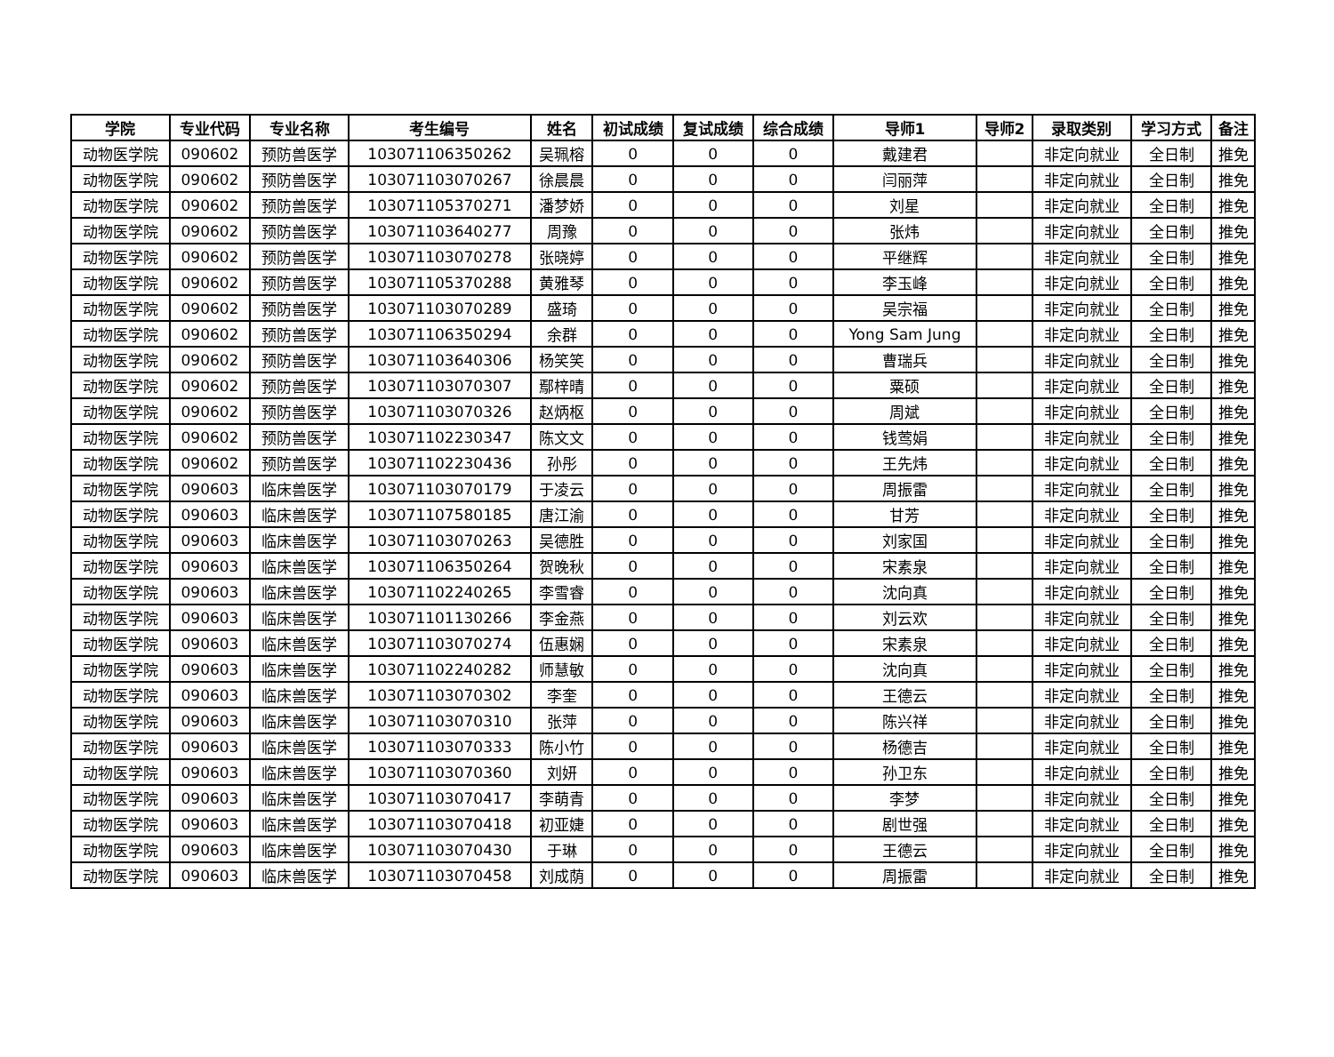| 学院 | 专业代码 | 专业名称 | 考生编号 | 姓名 | 初试成绩 | 复试成绩 | 综合成绩 | 导师1 | 导师2 | 录取类别 | 学习方式 | 备注 |
| --- | --- | --- | --- | --- | --- | --- | --- | --- | --- | --- | --- | --- |
| 动物医学院 | 090602 | 预防兽医学 | 103071106350262 | 吴珮榕 | 0 | 0 | 0 | 戴建君 | | 非定向就业 | 全日制 | 推免 |
| 动物医学院 | 090602 | 预防兽医学 | 103071103070267 | 徐晨晨 | 0 | 0 | 0 | 闫丽萍 | | 非定向就业 | 全日制 | 推免 |
| 动物医学院 | 090602 | 预防兽医学 | 103071105370271 | 潘梦娇 | 0 | 0 | 0 | 刘星 | | 非定向就业 | 全日制 | 推免 |
| 动物医学院 | 090602 | 预防兽医学 | 103071103640277 | 周豫 | 0 | 0 | 0 | 张炜 | | 非定向就业 | 全日制 | 推免 |
| 动物医学院 | 090602 | 预防兽医学 | 103071103070278 | 张晓婷 | 0 | 0 | 0 | 平继辉 | | 非定向就业 | 全日制 | 推免 |
| 动物医学院 | 090602 | 预防兽医学 | 103071105370288 | 黄雅琴 | 0 | 0 | 0 | 李玉峰 | | 非定向就业 | 全日制 | 推免 |
| 动物医学院 | 090602 | 预防兽医学 | 103071103070289 | 盛琦 | 0 | 0 | 0 | 吴宗福 | | 非定向就业 | 全日制 | 推免 |
| 动物医学院 | 090602 | 预防兽医学 | 103071106350294 | 余群 | 0 | 0 | 0 | Yong Sam Jung | | 非定向就业 | 全日制 | 推免 |
| 动物医学院 | 090602 | 预防兽医学 | 103071103640306 | 杨笑笑 | 0 | 0 | 0 | 曹瑞兵 | | 非定向就业 | 全日制 | 推免 |
| 动物医学院 | 090602 | 预防兽医学 | 103071103070307 | 鄢梓晴 | 0 | 0 | 0 | 粟硕 | | 非定向就业 | 全日制 | 推免 |
| 动物医学院 | 090602 | 预防兽医学 | 103071103070326 | 赵炳枢 | 0 | 0 | 0 | 周斌 | | 非定向就业 | 全日制 | 推免 |
| 动物医学院 | 090602 | 预防兽医学 | 103071102230347 | 陈文文 | 0 | 0 | 0 | 钱莺娟 | | 非定向就业 | 全日制 | 推免 |
| 动物医学院 | 090602 | 预防兽医学 | 103071102230436 | 孙彤 | 0 | 0 | 0 | 王先炜 | | 非定向就业 | 全日制 | 推免 |
| 动物医学院 | 090603 | 临床兽医学 | 103071103070179 | 于凌云 | 0 | 0 | 0 | 周振雷 | | 非定向就业 | 全日制 | 推免 |
| 动物医学院 | 090603 | 临床兽医学 | 103071107580185 | 唐江渝 | 0 | 0 | 0 | 甘芳 | | 非定向就业 | 全日制 | 推免 |
| 动物医学院 | 090603 | 临床兽医学 | 103071103070263 | 吴德胜 | 0 | 0 | 0 | 刘家国 | | 非定向就业 | 全日制 | 推免 |
| 动物医学院 | 090603 | 临床兽医学 | 103071106350264 | 贺晚秋 | 0 | 0 | 0 | 宋素泉 | | 非定向就业 | 全日制 | 推免 |
| 动物医学院 | 090603 | 临床兽医学 | 103071102240265 | 李雪睿 | 0 | 0 | 0 | 沈向真 | | 非定向就业 | 全日制 | 推免 |
| 动物医学院 | 090603 | 临床兽医学 | 103071101130266 | 李金燕 | 0 | 0 | 0 | 刘云欢 | | 非定向就业 | 全日制 | 推免 |
| 动物医学院 | 090603 | 临床兽医学 | 103071103070274 | 伍惠娴 | 0 | 0 | 0 | 宋素泉 | | 非定向就业 | 全日制 | 推免 |
| 动物医学院 | 090603 | 临床兽医学 | 103071102240282 | 师慧敏 | 0 | 0 | 0 | 沈向真 | | 非定向就业 | 全日制 | 推免 |
| 动物医学院 | 090603 | 临床兽医学 | 103071103070302 | 李奎 | 0 | 0 | 0 | 王德云 | | 非定向就业 | 全日制 | 推免 |
| 动物医学院 | 090603 | 临床兽医学 | 103071103070310 | 张萍 | 0 | 0 | 0 | 陈兴祥 | | 非定向就业 | 全日制 | 推免 |
| 动物医学院 | 090603 | 临床兽医学 | 103071103070333 | 陈小竹 | 0 | 0 | 0 | 杨德吉 | | 非定向就业 | 全日制 | 推免 |
| 动物医学院 | 090603 | 临床兽医学 | 103071103070360 | 刘妍 | 0 | 0 | 0 | 孙卫东 | | 非定向就业 | 全日制 | 推免 |
| 动物医学院 | 090603 | 临床兽医学 | 103071103070417 | 李萌青 | 0 | 0 | 0 | 李梦 | | 非定向就业 | 全日制 | 推免 |
| 动物医学院 | 090603 | 临床兽医学 | 103071103070418 | 初亚婕 | 0 | 0 | 0 | 剧世强 | | 非定向就业 | 全日制 | 推免 |
| 动物医学院 | 090603 | 临床兽医学 | 103071103070430 | 于琳 | 0 | 0 | 0 | 王德云 | | 非定向就业 | 全日制 | 推免 |
| 动物医学院 | 090603 | 临床兽医学 | 103071103070458 | 刘成荫 | 0 | 0 | 0 | 周振雷 | | 非定向就业 | 全日制 | 推免 |